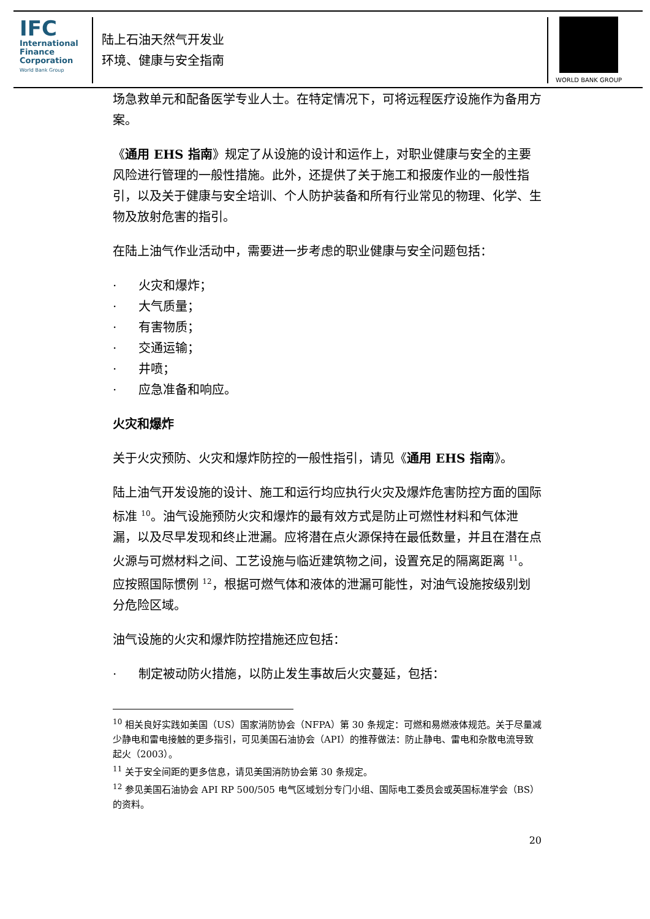IFC
International
Finance
Corporation
World Bank Group
陆上石油天然气开发业
环境、健康与安全指南
WORLD BANK GROUP
场急救单元和配备医学专业人士。在特定情况下，可将远程医疗设施作为备用方案。
《通用 EHS 指南》规定了从设施的设计和运作上，对职业健康与安全的主要风险进行管理的一般性措施。此外，还提供了关于施工和报废作业的一般性指引，以及关于健康与安全培训、个人防护装备和所有行业常见的物理、化学、生物及放射危害的指引。
在陆上油气作业活动中，需要进一步考虑的职业健康与安全问题包括：
· 火灾和爆炸；
· 大气质量；
· 有害物质；
· 交通运输；
· 井喷；
· 应急准备和响应。
火灾和爆炸
关于火灾预防、火灾和爆炸防控的一般性指引，请见《通用 EHS 指南》。
陆上油气开发设施的设计、施工和运行均应执行火灾及爆炸危害防控方面的国际标准 <sup>10</sup>。油气设施预防火灾和爆炸的最有效方式是防止可燃性材料和气体泄漏，以及尽早发现和终止泄漏。应将潜在点火源保持在最低数量，并且在潜在点火源与可燃材料之间、工艺设施与临近建筑物之间，设置充足的隔离距离 <sup>11</sup>。应按照国际惯例 <sup>12</sup>，根据可燃气体和液体的泄漏可能性，对油气设施按级别划分危险区域。
油气设施的火灾和爆炸防控措施还应包括：
· 制定被动防火措施，以防止发生事故后火灾蔓延，包括：
<sup>10</sup> 相关良好实践如美国（US）国家消防协会（NFPA）第 30 条规定：可燃和易燃液体规范。关于尽量减少静电和雷电接触的更多指引，可见美国石油协会（API）的推荐做法：防止静电、雷电和杂散电流导致起火（2003）。
<sup>11</sup> 关于安全间距的更多信息，请见美国消防协会第 30 条规定。
<sup>12</sup> 参见美国石油协会 API RP 500/505 电气区域划分专门小组、国际电工委员会或英国标准学会（BS）的资料。
20